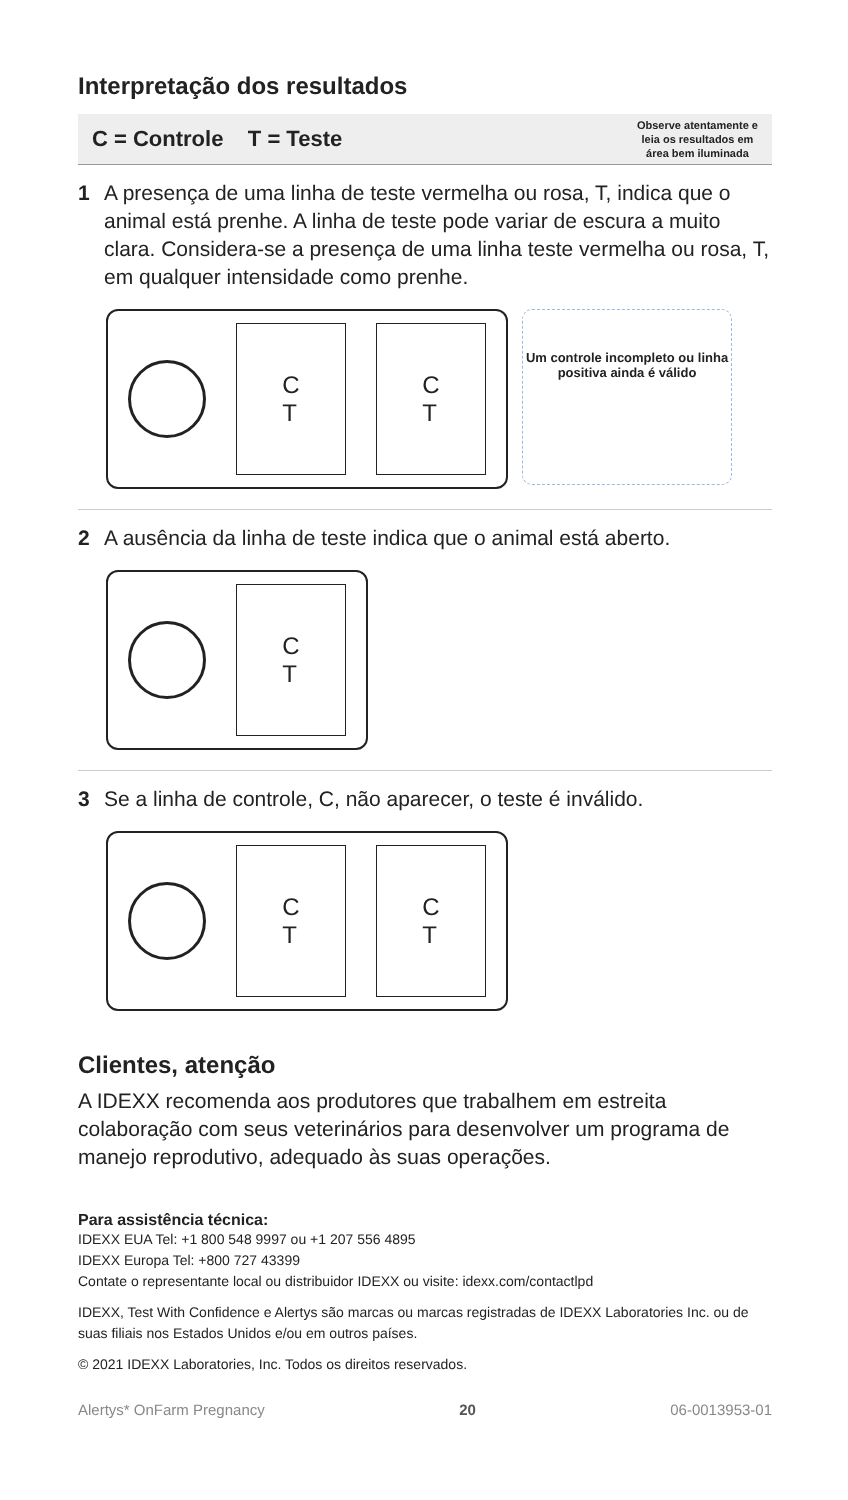Interpretação dos resultados
C = Controle T = Teste Observe atentamente e
leia os resultados em
área bem iluminada
1 A presença de uma linha de teste vermelha ou rosa, T, indica que o animal está prenhe. A linha de teste pode variar de escura a muito clara. Considera-se a presença de uma linha teste vermelha ou rosa, T, em qualquer intensidade como prenhe.
C
T
C
T
Um controle incompleto ou linha positiva ainda é válido
2 A ausência da linha de teste indica que o animal está aberto.
C
T
3 Se a linha de controle, C, não aparecer, o teste é inválido.
C
T
C
T
Clientes, atenção
A IDEXX recomenda aos produtores que trabalhem em estreita colaboração com seus veterinários para desenvolver um programa de manejo reprodutivo, adequado às suas operações.
Para assistência técnica:
IDEXX EUA Tel: +1 800 548 9997 ou +1 207 556 4895
IDEXX Europa Tel: +800 727 43399
Contate o representante local ou distribuidor IDEXX ou visite: idexx.com/contactlpd
IDEXX, Test With Confidence e Alertys são marcas ou marcas registradas de IDEXX Laboratories Inc. ou de suas filiais nos Estados Unidos e/ou em outros países.
© 2021 IDEXX Laboratories, Inc. Todos os direitos reservados.
Alertys* OnFarm Pregnancy 20 06-0013953-01